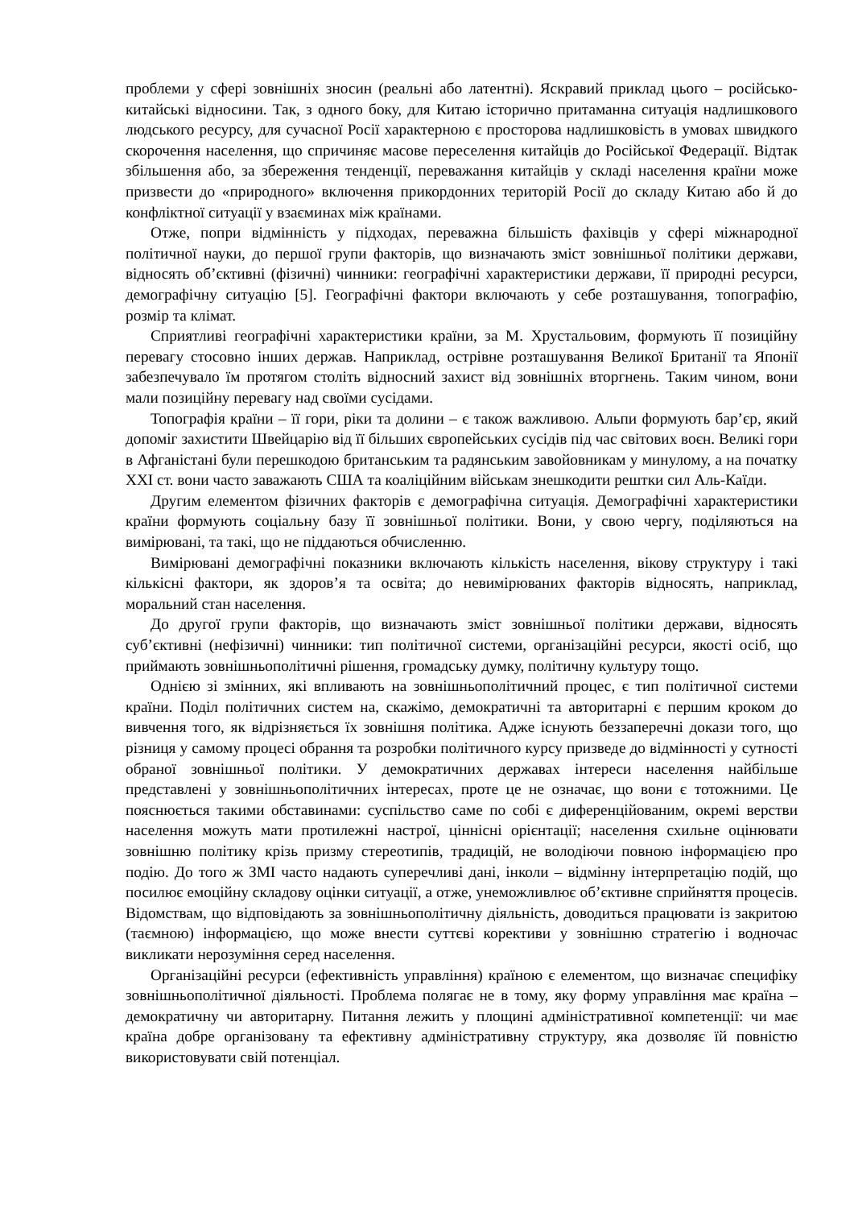проблеми у сфері зовнішніх зносин (реальні або латентні). Яскравий приклад цього – російсько-китайські відносини. Так, з одного боку, для Китаю історично притаманна ситуація надлишкового людського ресурсу, для сучасної Росії характерною є просторова надлишковість в умовах швидкого скорочення населення, що спричиняє масове переселення китайців до Російської Федерації. Відтак збільшення або, за збереження тенденції, переважання китайців у складі населення країни може призвести до «природного» включення прикордонних територій Росії до складу Китаю або й до конфліктної ситуації у взаєминах між країнами.
Отже, попри відмінність у підходах, переважна більшість фахівців у сфері міжнародної політичної науки, до першої групи факторів, що визначають зміст зовнішньої політики держави, відносять об’єктивні (фізичні) чинники: географічні характеристики держави, її природні ресурси, демографічну ситуацію [5]. Географічні фактори включають у себе розташування, топографію, розмір та клімат.
Сприятливі географічні характеристики країни, за М. Хрустальовим, формують її позиційну перевагу стосовно інших держав. Наприклад, острівне розташування Великої Британії та Японії забезпечувало їм протягом століть відносний захист від зовнішніх вторгнень. Таким чином, вони мали позиційну перевагу над своїми сусідами.
Топографія країни – її гори, ріки та долини – є також важливою. Альпи формують бар’єр, який допоміг захистити Швейцарію від її більших європейських сусідів під час світових воєн. Великі гори в Афганістані були перешкодою британським та радянським завойовникам у минулому, а на початку XXI ст. вони часто заважають США та коаліційним військам знешкодити рештки сил Аль-Каїди.
Другим елементом фізичних факторів є демографічна ситуація. Демографічні характеристики країни формують соціальну базу її зовнішньої політики. Вони, у свою чергу, поділяються на вимірювані, та такі, що не піддаються обчисленню.
Вимірювані демографічні показники включають кількість населення, вікову структуру і такі кількісні фактори, як здоров’я та освіта; до невимірюваних факторів відносять, наприклад, моральний стан населення.
До другої групи факторів, що визначають зміст зовнішньої політики держави, відносять суб’єктивні (нефізичні) чинники: тип політичної системи, організаційні ресурси, якості осіб, що приймають зовнішньополітичні рішення, громадську думку, політичну культуру тощо.
Однією зі змінних, які впливають на зовнішньополітичний процес, є тип політичної системи країни. Поділ політичних систем на, скажімо, демократичні та авторитарні є першим кроком до вивчення того, як відрізняється їх зовнішня політика. Адже існують беззаперечні докази того, що різниця у самому процесі обрання та розробки політичного курсу призведе до відмінності у сутності обраної зовнішньої політики. У демократичних державах інтереси населення найбільше представлені у зовнішньополітичних інтересах, проте це не означає, що вони є тотожними. Це пояснюється такими обставинами: суспільство саме по собі є диференційованим, окремі верстви населення можуть мати протилежні настрої, ціннісні орієнтації; населення схильне оцінювати зовнішню політику крізь призму стереотипів, традицій, не володіючи повною інформацією про подію. До того ж ЗМІ часто надають суперечливі дані, інколи – відмінну інтерпретацію подій, що посилює емоційну складову оцінки ситуації, а отже, унеможливлює об’єктивне сприйняття процесів. Відомствам, що відповідають за зовнішньополітичну діяльність, доводиться працювати із закритою (таємною) інформацією, що може внести суттєві корективи у зовнішню стратегію і водночас викликати нерозуміння серед населення.
Організаційні ресурси (ефективність управління) країною є елементом, що визначає специфіку зовнішньополітичної діяльності. Проблема полягає не в тому, яку форму управління має країна – демократичну чи авторитарну. Питання лежить у площині адміністративної компетенції: чи має країна добре організовану та ефективну адміністративну структуру, яка дозволяє їй повністю використовувати свій потенціал.